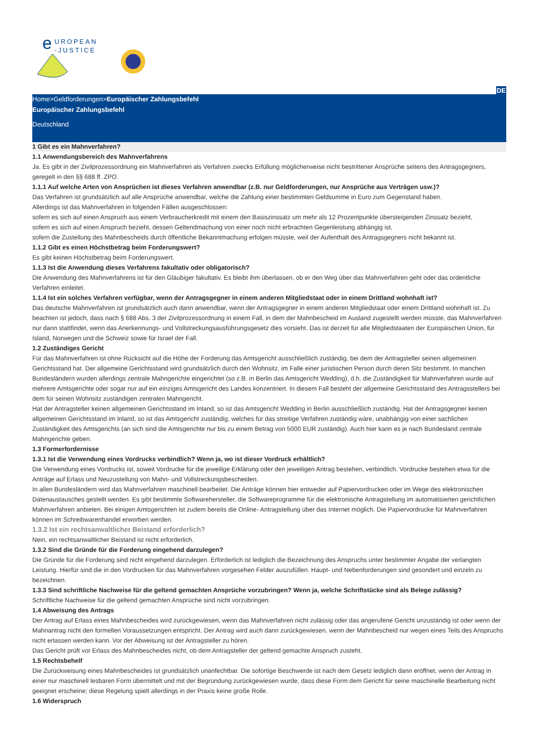e
UROPEAN
-JUSTICE
DE
Home>Geldforderungen>Europäischer Zahlungsbefehl
Europäischer Zahlungsbefehl
Deutschland
1 Gibt es ein Mahnverfahren?
1.1 Anwendungsbereich des Mahnverfahrens
Ja. Es gibt in der Zivilprozessordnung ein Mahnverfahren als Verfahren zwecks Erfüllung möglicherweise nicht bestrittener Ansprüche seitens des Antragsgegners, geregelt in den §§ 688 ff. ZPO.
1.1.1 Auf welche Arten von Ansprüchen ist dieses Verfahren anwendbar (z.B. nur Geldforderungen, nur Ansprüche aus Verträgen usw.)?
Das Verfahren ist grundsätzlich auf alle Ansprüche anwendbar, welche die Zahlung einer bestimmten Geldsumme in Euro zum Gegenstand haben.
Allerdings ist das Mahnverfahren in folgenden Fällen ausgeschlossen:
sofern es sich auf einen Anspruch aus einem Verbraucherkredit mit einem den Basiszinssatz um mehr als 12 Prozentpunkte übersteigenden Zinssatz bezieht,
sofern es sich auf einen Anspruch bezieht, dessen Geltendmachung von einer noch nicht erbrachten Gegenleistung abhängig ist,
sofern die Zustellung des Mahnbescheids durch öffentliche Bekanntmachung erfolgen müsste, weil der Aufenthalt des Antragsgegners nicht bekannt ist.
1.1.2 Gibt es einen Höchstbetrag beim Forderungswert?
Es gibt keinen Höchstbetrag beim Forderungswert.
1.1.3 Ist die Anwendung dieses Verfahrens fakultativ oder obligatorisch?
Die Anwendung des Mahnverfahrens ist für den Gläubiger fakultativ. Es bleibt ihm überlassen, ob er den Weg über das Mahnverfahren geht oder das ordentliche Verfahren einleitet.
1.1.4 Ist ein solches Verfahren verfügbar, wenn der Antragsgegner in einem anderen Mitgliedstaat oder in einem Drittland wohnhaft ist?
Das deutsche Mahnverfahren ist grundsätzlich auch dann anwendbar, wenn der Antragsgegner in einem anderen Mitgliedstaat oder einem Drittland wohnhaft ist. Zu beachten ist jedoch, dass nach § 688 Abs. 3 der Zivilprozessordnung in einem Fall, in dem der Mahnbescheid im Ausland zugestellt werden müsste, das Mahnverfahren nur dann stattfindet, wenn das Anerkennungs- und Vollstreckungsausführungsgesetz dies vorsieht. Das ist derzeit für alle Mitgliedstaaten der Europäischen Union, für Island, Norwegen und die Schweiz sowie für Israel der Fall.
1.2 Zuständiges Gericht
Für das Mahnverfahren ist ohne Rücksicht auf die Höhe der Forderung das Amtsgericht ausschließlich zuständig, bei dem der Antragsteller seinen allgemeinen Gerichtsstand hat. Der allgemeine Gerichtsstand wird grundsätzlich durch den Wohnsitz, im Falle einer juristischen Person durch deren Sitz bestimmt. In manchen Bundesländern wurden allerdings zentrale Mahngerichte eingerichtet (so z.B. in Berlin das Amtsgericht Wedding), d.h. die Zuständigkeit für Mahnverfahren wurde auf mehrere Amtsgerichte oder sogar nur auf ein einziges Amtsgericht des Landes konzentriert. In diesem Fall besteht der allgemeine Gerichtsstand des Antragsstellers bei dem für seinen Wohnsitz zuständigen zentralen Mahngericht.
Hat der Antragsteller keinen allgemeinen Gerichtsstand im Inland, so ist das Amtsgericht Wedding in Berlin ausschließlich zuständig. Hat der Antragsgegner keinen allgemeinen Gerichtsstand im Inland, so ist das Amtsgericht zuständig, welches für das streitige Verfahren zuständig wäre, unabhängig von einer sachlichen Zuständigkeit des Amtsgerichts (an sich sind die Amtsgerichte nur bis zu einem Betrag von 5000 EUR zuständig). Auch hier kann es je nach Bundesland zentrale Mahngerichte geben.
1.3 Formerfordernisse
1.3.1 Ist die Verwendung eines Vordrucks verbindlich? Wenn ja, wo ist dieser Vordruck erhältlich?
Die Verwendung eines Vordrucks ist, soweit Vordrucke für die jeweilige Erklärung oder den jeweiligen Antrag bestehen, verbindlich. Vordrucke bestehen etwa für die Anträge auf Erlass und Neuzustellung von Mahn- und Vollstreckungsbescheiden.
In allen Bundesländern wird das Mahnverfahren maschinell bearbeitet. Die Anträge können hier entweder auf Papiervordrucken oder im Wege des elektronischen Datenaustausches gestellt werden. Es gibt bestimmte Softwarehersteller, die Softwareprogramme für die elektronische Antragstellung im automatisierten gerichtlichen Mahnverfahren anbieten. Bei einigen Amtsgerichten ist zudem bereits die Online- Antragstellung über das Internet möglich. Die Papiervordrucke für Mahnverfahren können im Schreibwarenhandel erworben werden.
1.3.2 Ist ein rechtsanwaltlicher Beistand erforderlich?
Nein, ein rechtsanwaltlicher Beistand ist nicht erforderlich.
1.3.2 Sind die Gründe für die Forderung eingehend darzulegen?
Die Gründe für die Forderung sind nicht eingehend darzulegen. Erforderlich ist lediglich die Bezeichnung des Anspruchs unter bestimmter Angabe der verlangten Leistung. Hierfür sind die in den Vordrucken für das Mahnverfahren vorgesehen Felder auszufüllen. Haupt- und Nebenforderungen sind gesondert und einzeln zu bezeichnen.
1.3.3 Sind schriftliche Nachweise für die geltend gemachten Ansprüche vorzubringen? Wenn ja, welche Schriftstücke sind als Belege zulässig?
Schriftliche Nachweise für die geltend gemachten Ansprüche sind nicht vorzubringen.
1.4 Abweisung des Antrags
Der Antrag auf Erlass eines Mahnbescheides wird zurückgewiesen, wenn das Mahnverfahren nicht zulässig oder das angerufene Gericht unzuständig ist oder wenn der Mahnantrag nicht den formellen Voraussetzungen entspricht. Der Antrag wird auch dann zurückgewiesen, wenn der Mahnbescheid nur wegen eines Teils des Anspruchs nicht erlassen werden kann. Vor der Abweisung ist der Antragsteller zu hören.
Das Gericht prüft vor Erlass des Mahnbescheides nicht, ob dem Antragsteller der geltend gemachte Anspruch zusteht.
1.5 Rechtsbehelf
Die Zurückweisung eines Mahnbescheides ist grundsätzlich unanfechtbar. Die sofortige Beschwerde ist nach dem Gesetz lediglich dann eröffnet, wenn der Antrag in einer nur maschinell lesbaren Form übermittelt und mit der Begründung zurückgewiesen wurde, dass diese Form dem Gericht für seine maschinelle Bearbeitung nicht geeignet erscheine; diese Regelung spielt allerdings in der Praxis keine große Rolle.
1.6 Widerspruch